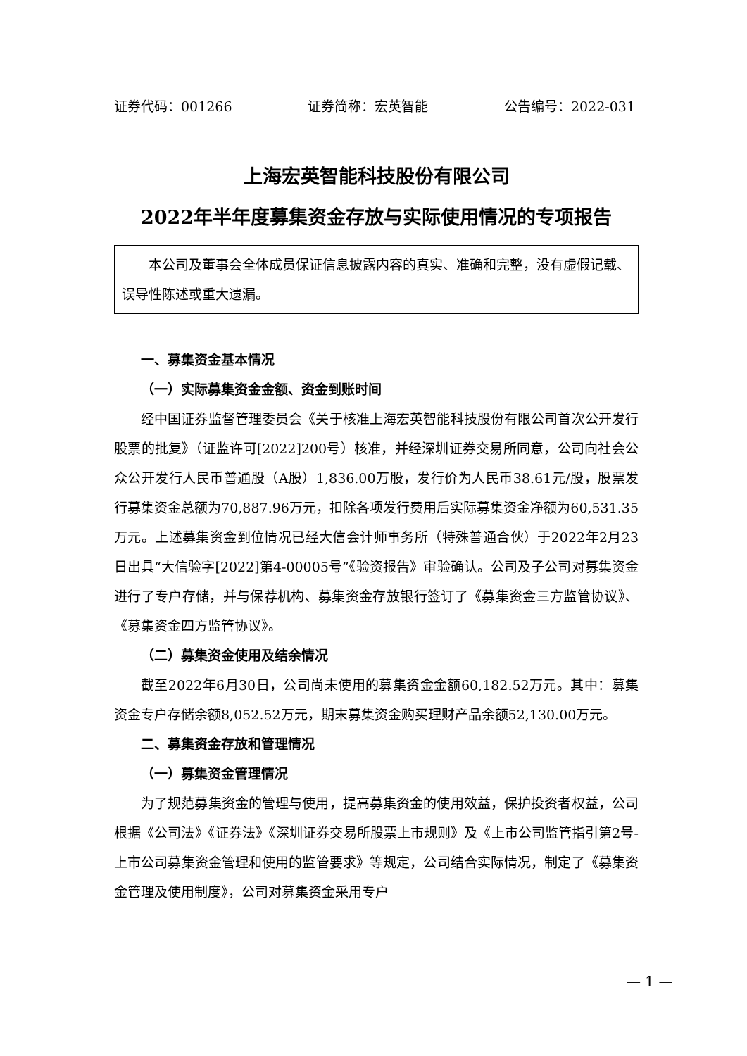证券代码：001266 证券简称：宏英智能 公告编号：2022-031
上海宏英智能科技股份有限公司
2022年半年度募集资金存放与实际使用情况的专项报告
本公司及董事会全体成员保证信息披露内容的真实、准确和完整，没有虚假记载、误导性陈述或重大遗漏。
一、募集资金基本情况
（一）实际募集资金金额、资金到账时间
经中国证券监督管理委员会《关于核准上海宏英智能科技股份有限公司首次公开发行股票的批复》（证监许可[2022]200号）核准，并经深圳证券交易所同意，公司向社会公众公开发行人民币普通股（A股）1,836.00万股，发行价为人民币38.61元/股，股票发行募集资金总额为70,887.96万元，扣除各项发行费用后实际募集资金净额为60,531.35万元。上述募集资金到位情况已经大信会计师事务所（特殊普通合伙）于2022年2月23日出具“大信验字[2022]第4-00005号”《验资报告》审验确认。公司及子公司对募集资金进行了专户存储，并与保荐机构、募集资金存放银行签订了《募集资金三方监管协议》、《募集资金四方监管协议》。
（二）募集资金使用及结余情况
截至2022年6月30日，公司尚未使用的募集资金金额60,182.52万元。其中：募集资金专户存储余额8,052.52万元，期末募集资金购买理财产品余额52,130.00万元。
二、募集资金存放和管理情况
（一）募集资金管理情况
为了规范募集资金的管理与使用，提高募集资金的使用效益，保护投资者权益，公司根据《公司法》《证券法》《深圳证券交易所股票上市规则》及《上市公司监管指引第2号-上市公司募集资金管理和使用的监管要求》等规定，公司结合实际情况，制定了《募集资金管理及使用制度》，公司对募集资金采用专户
— 1 —